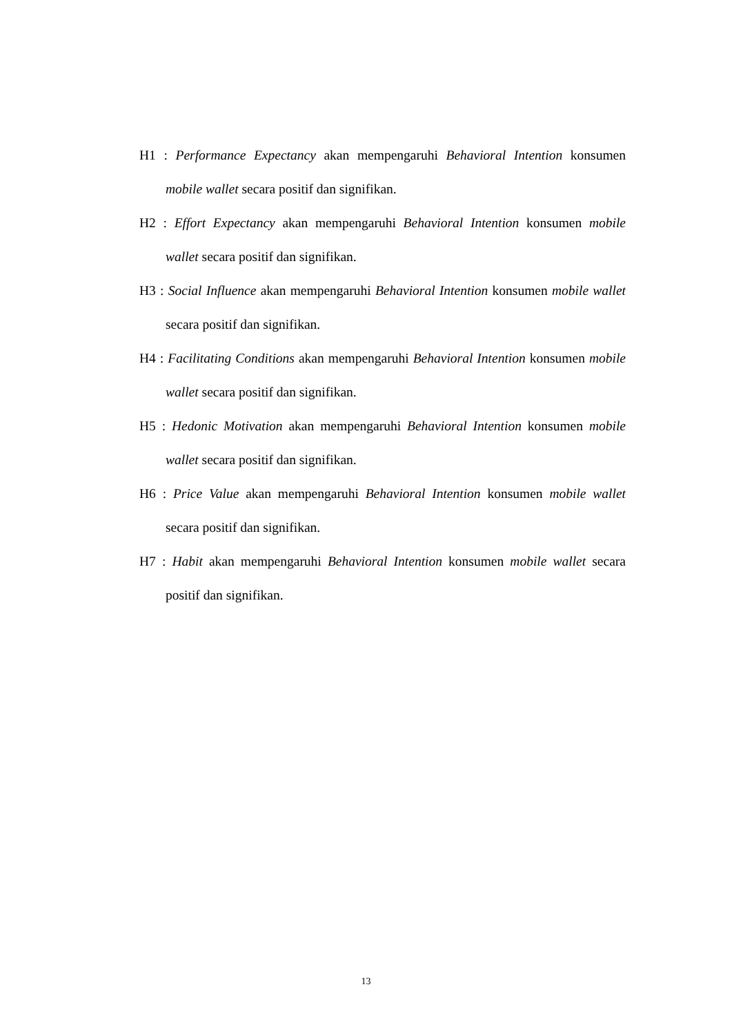H1 : Performance Expectancy akan mempengaruhi Behavioral Intention konsumen mobile wallet secara positif dan signifikan.
H2 : Effort Expectancy akan mempengaruhi Behavioral Intention konsumen mobile wallet secara positif dan signifikan.
H3 : Social Influence akan mempengaruhi Behavioral Intention konsumen mobile wallet secara positif dan signifikan.
H4 : Facilitating Conditions akan mempengaruhi Behavioral Intention konsumen mobile wallet secara positif dan signifikan.
H5 : Hedonic Motivation akan mempengaruhi Behavioral Intention konsumen mobile wallet secara positif dan signifikan.
H6 : Price Value akan mempengaruhi Behavioral Intention konsumen mobile wallet secara positif dan signifikan.
H7 : Habit akan mempengaruhi Behavioral Intention konsumen mobile wallet secara positif dan signifikan.
13